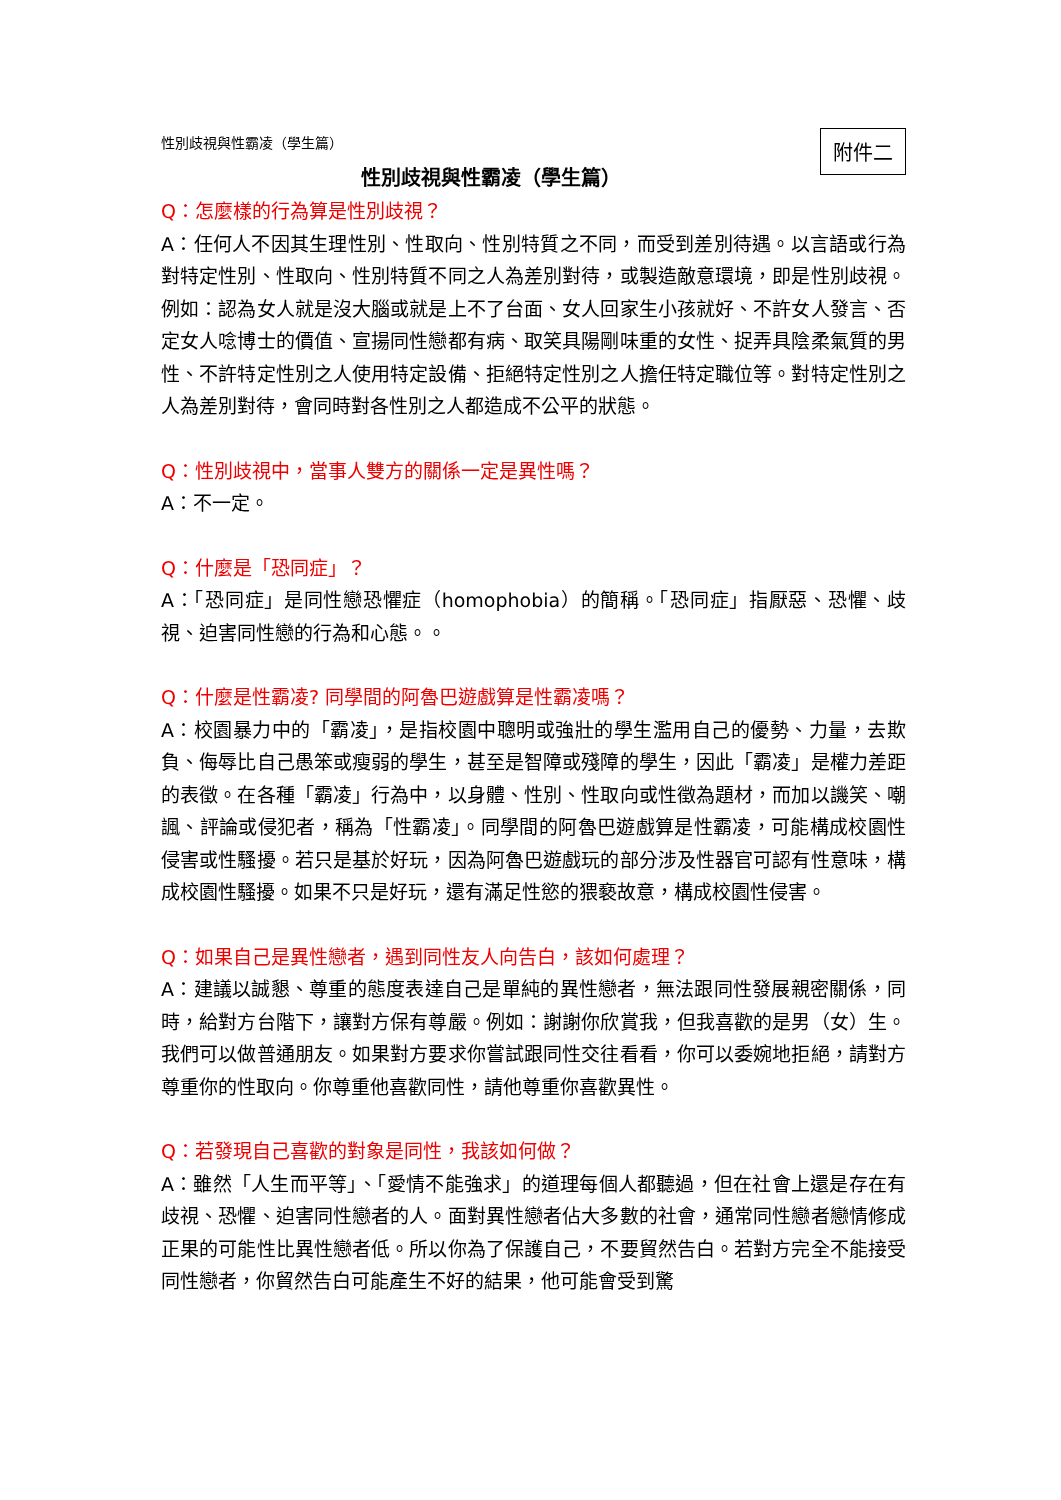附件二
性別歧視與性霸凌（學生篇）
性別歧視與性霸凌（學生篇）
Q：怎麼樣的行為算是性別歧視？
A：任何人不因其生理性別、性取向、性別特質之不同，而受到差別待遇。以言語或行為對特定性別、性取向、性別特質不同之人為差別對待，或製造敵意環境，即是性別歧視。例如：認為女人就是沒大腦或就是上不了台面、女人回家生小孩就好、不許女人發言、否定女人唸博士的價值、宣揚同性戀都有病、取笑具陽剛味重的女性、捉弄具陰柔氣質的男性、不許特定性別之人使用特定設備、拒絕特定性別之人擔任特定職位等。對特定性別之人為差別對待，會同時對各性別之人都造成不公平的狀態。
Q：性別歧視中，當事人雙方的關係一定是異性嗎？
A：不一定。
Q：什麼是「恐同症」？
A：「恐同症」是同性戀恐懼症（homophobia）的簡稱。「恐同症」指厭惡、恐懼、歧視、迫害同性戀的行為和心態。。
Q：什麼是性霸凌? 同學間的阿魯巴遊戲算是性霸凌嗎？
A：校園暴力中的「霸凌」，是指校園中聰明或強壯的學生濫用自己的優勢、力量，去欺負、侮辱比自己愚笨或瘦弱的學生，甚至是智障或殘障的學生，因此「霸凌」是權力差距的表徵。在各種「霸凌」行為中，以身體、性別、性取向或性徵為題材，而加以譏笑、嘲諷、評論或侵犯者，稱為「性霸凌」。同學間的阿魯巴遊戲算是性霸凌，可能構成校園性侵害或性騷擾。若只是基於好玩，因為阿魯巴遊戲玩的部分涉及性器官可認有性意味，構成校園性騷擾。如果不只是好玩，還有滿足性慾的猥褻故意，構成校園性侵害。
Q：如果自己是異性戀者，遇到同性友人向告白，該如何處理？
A：建議以誠懇、尊重的態度表達自己是單純的異性戀者，無法跟同性發展親密關係，同時，給對方台階下，讓對方保有尊嚴。例如：謝謝你欣賞我，但我喜歡的是男（女）生。我們可以做普通朋友。如果對方要求你嘗試跟同性交往看看，你可以委婉地拒絕，請對方尊重你的性取向。你尊重他喜歡同性，請他尊重你喜歡異性。
Q：若發現自己喜歡的對象是同性，我該如何做？
A：雖然「人生而平等」、「愛情不能強求」的道理每個人都聽過，但在社會上還是存在有歧視、恐懼、迫害同性戀者的人。面對異性戀者佔大多數的社會，通常同性戀者戀情修成正果的可能性比異性戀者低。所以你為了保護自己，不要貿然告白。若對方完全不能接受同性戀者，你貿然告白可能產生不好的結果，他可能會受到驚